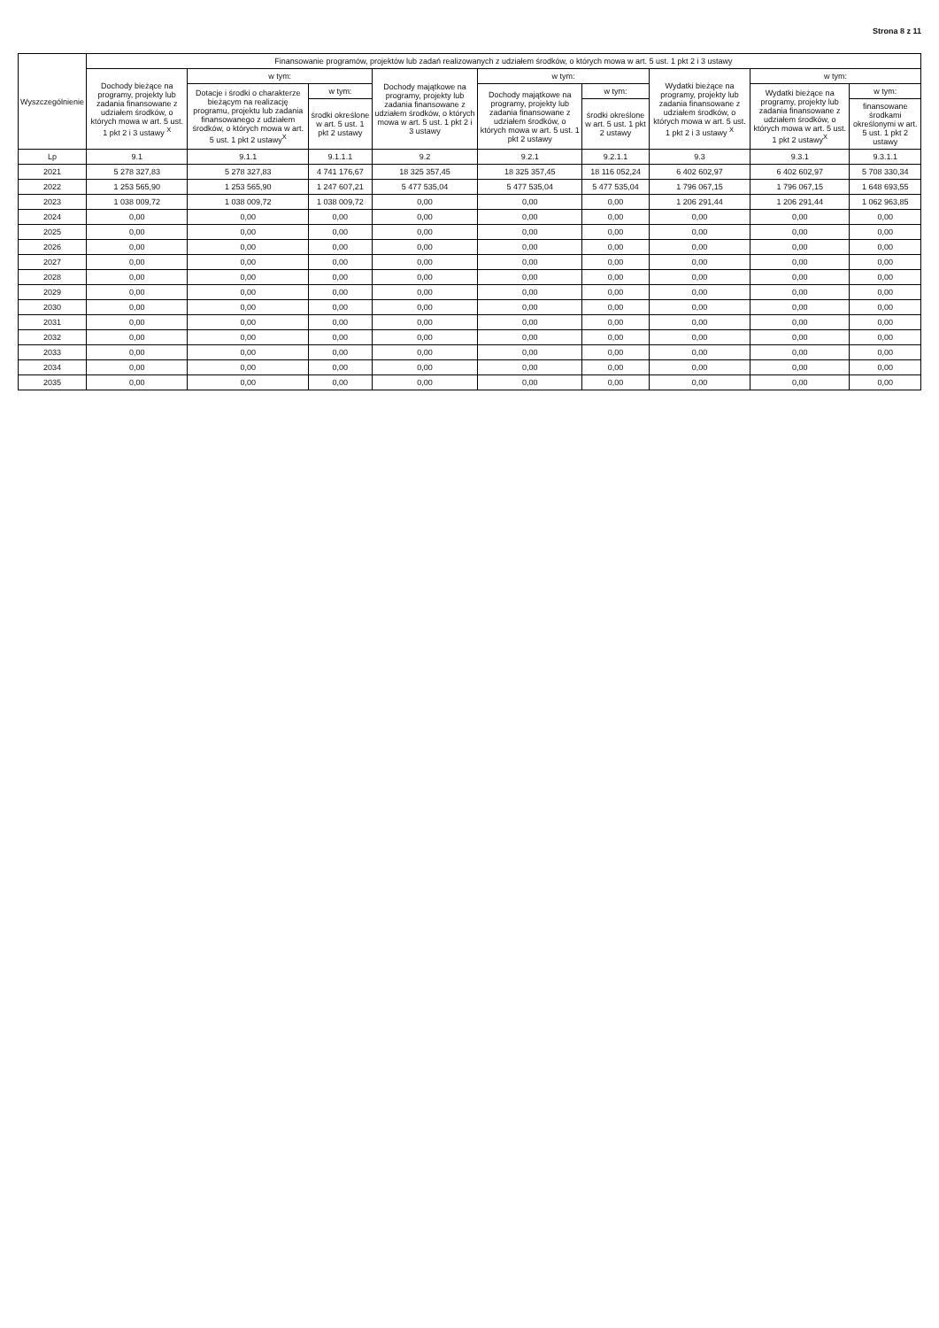Strona 8 z 11
| Wyszczególnienie | Finansowanie programów, projektów lub zadań realizowanych z udziałem środków, o których mowa w art. 5 ust. 1 pkt 2 i 3 ustawy | | | | | | | | |
| --- | --- | --- | --- | --- | --- | --- | --- | --- | --- |
| | Dochody bieżące na programy, projekty lub zadania finansowane z udziałem środków, o których mowa w art. 5 ust. 1 pkt 2 i 3 ustawy <sup>X</sup> | w tym: | | Dochody majątkowe na programy, projekty lub zadania finansowane z udziałem środków, o których mowa w art. 5 ust. 1 pkt 2 i 3 ustawy | w tym: | | Wydatki bieżące na programy, projekty lub zadania finansowane z udziałem środków, o których mowa w art. 5 ust. 1 pkt 2 i 3 ustawy <sup>X</sup> | w tym: | |
| | | Dotacje i środki o charakterze bieżącym na realizację programu, projektu lub zadania finansowanego z udziałem środków, o których mowa w art. 5 ust. 1 pkt 2 ustawy<sup>X</sup> | w tym: | | Dochody majątkowe na programy, projekty lub zadania finansowane z udziałem środków, o których mowa w art. 5 ust. 1 pkt 2 ustawy | w tym: | | Wydatki bieżące na programy, projekty lub zadania finansowane z udziałem środków, o których mowa w art. 5 ust. 1 pkt 2 ustawy<sup>X</sup> | w tym: |
| | | | środki określone w art. 5 ust. 1 pkt 2 ustawy | | | środki określone w art. 5 ust. 1 pkt 2 ustawy | | | finansowane środkami określonymi w art. 5 ust. 1 pkt 2 ustawy |
| Lp | 9.1 | 9.1.1 | 9.1.1.1 | 9.2 | 9.2.1 | 9.2.1.1 | 9.3 | 9.3.1 | 9.3.1.1 |
| 2021 | 5 278 327,83 | 5 278 327,83 | 4 741 176,67 | 18 325 357,45 | 18 325 357,45 | 18 116 052,24 | 6 402 602,97 | 6 402 602,97 | 5 708 330,34 |
| 2022 | 1 253 565,90 | 1 253 565,90 | 1 247 607,21 | 5 477 535,04 | 5 477 535,04 | 5 477 535,04 | 1 796 067,15 | 1 796 067,15 | 1 648 693,55 |
| 2023 | 1 038 009,72 | 1 038 009,72 | 1 038 009,72 | 0,00 | 0,00 | 0,00 | 1 206 291,44 | 1 206 291,44 | 1 062 963,85 |
| 2024 | 0,00 | 0,00 | 0,00 | 0,00 | 0,00 | 0,00 | 0,00 | 0,00 | 0,00 |
| 2025 | 0,00 | 0,00 | 0,00 | 0,00 | 0,00 | 0,00 | 0,00 | 0,00 | 0,00 |
| 2026 | 0,00 | 0,00 | 0,00 | 0,00 | 0,00 | 0,00 | 0,00 | 0,00 | 0,00 |
| 2027 | 0,00 | 0,00 | 0,00 | 0,00 | 0,00 | 0,00 | 0,00 | 0,00 | 0,00 |
| 2028 | 0,00 | 0,00 | 0,00 | 0,00 | 0,00 | 0,00 | 0,00 | 0,00 | 0,00 |
| 2029 | 0,00 | 0,00 | 0,00 | 0,00 | 0,00 | 0,00 | 0,00 | 0,00 | 0,00 |
| 2030 | 0,00 | 0,00 | 0,00 | 0,00 | 0,00 | 0,00 | 0,00 | 0,00 | 0,00 |
| 2031 | 0,00 | 0,00 | 0,00 | 0,00 | 0,00 | 0,00 | 0,00 | 0,00 | 0,00 |
| 2032 | 0,00 | 0,00 | 0,00 | 0,00 | 0,00 | 0,00 | 0,00 | 0,00 | 0,00 |
| 2033 | 0,00 | 0,00 | 0,00 | 0,00 | 0,00 | 0,00 | 0,00 | 0,00 | 0,00 |
| 2034 | 0,00 | 0,00 | 0,00 | 0,00 | 0,00 | 0,00 | 0,00 | 0,00 | 0,00 |
| 2035 | 0,00 | 0,00 | 0,00 | 0,00 | 0,00 | 0,00 | 0,00 | 0,00 | 0,00 |